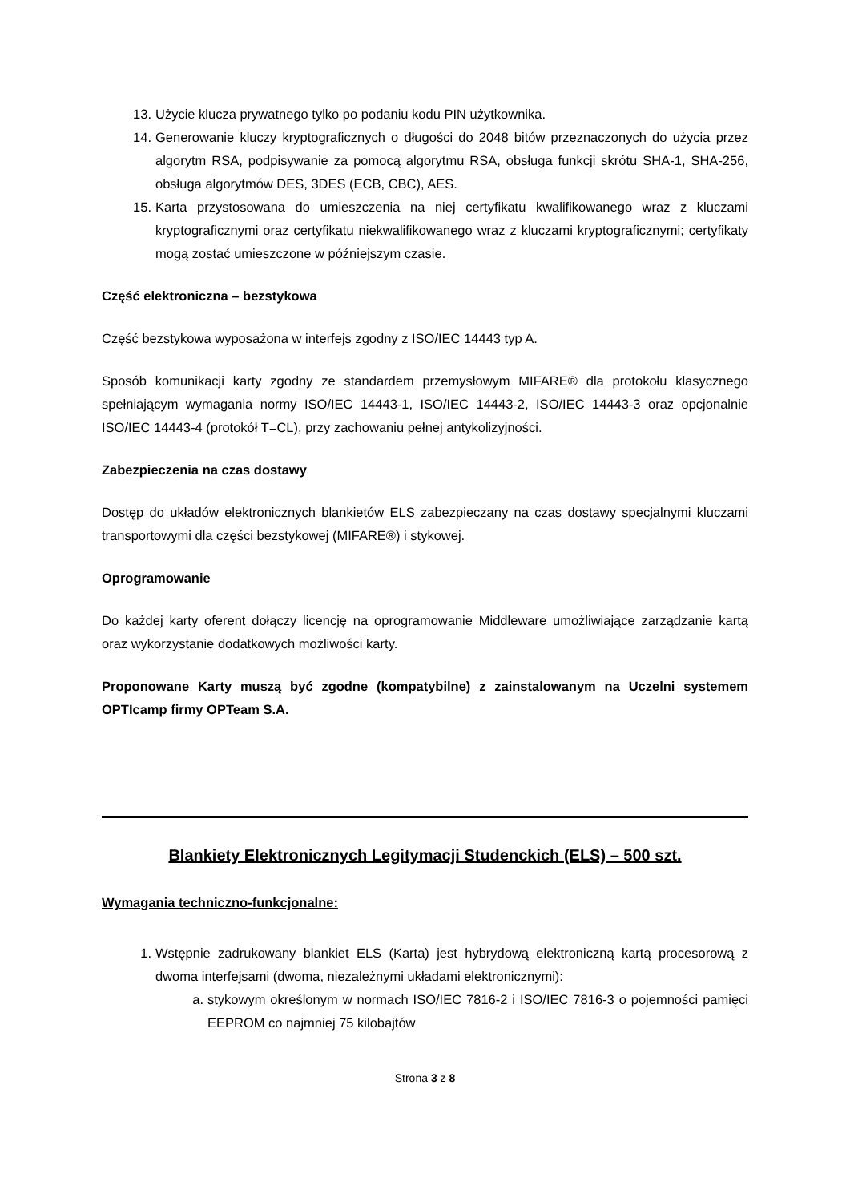13. Użycie klucza prywatnego tylko po podaniu kodu PIN użytkownika.
14. Generowanie kluczy kryptograficznych o długości do 2048 bitów przeznaczonych do użycia przez algorytm RSA, podpisywanie za pomocą algorytmu RSA, obsługa funkcji skrótu SHA-1, SHA-256, obsługa algorytmów DES, 3DES (ECB, CBC), AES.
15. Karta przystosowana do umieszczenia na niej certyfikatu kwalifikowanego wraz z kluczami kryptograficznymi oraz certyfikatu niekwalifikowanego wraz z kluczami kryptograficznymi; certyfikaty mogą zostać umieszczone w późniejszym czasie.
Część elektroniczna – bezstykowa
Część bezstykowa wyposażona w interfejs zgodny z ISO/IEC 14443 typ A.
Sposób komunikacji karty zgodny ze standardem przemysłowym MIFARE® dla protokołu klasycznego spełniającym wymagania normy ISO/IEC 14443-1, ISO/IEC 14443-2, ISO/IEC 14443-3 oraz opcjonalnie ISO/IEC 14443-4 (protokół T=CL), przy zachowaniu pełnej antykolizyjności.
Zabezpieczenia na czas dostawy
Dostęp do układów elektronicznych blankietów ELS zabezpieczany na czas dostawy specjalnymi kluczami transportowymi dla części bezstykowej (MIFARE®) i stykowej.
Oprogramowanie
Do każdej karty oferent dołączy licencję na oprogramowanie Middleware umożliwiające zarządzanie kartą oraz wykorzystanie dodatkowych możliwości karty.
Proponowane Karty muszą być zgodne (kompatybilne) z zainstalowanym na Uczelni systemem OPTIcamp firmy OPTeam S.A.
Blankiety Elektronicznych Legitymacji Studenckich (ELS) – 500 szt.
Wymagania techniczno-funkcjonalne:
1. Wstępnie zadrukowany blankiet ELS (Karta) jest hybrydową elektroniczną kartą procesorową z dwoma interfejsami (dwoma, niezależnymi układami elektronicznymi):
a. stykowym określonym w normach ISO/IEC 7816-2 i ISO/IEC 7816-3 o pojemności pamięci EEPROM co najmniej 75 kilobajtów
Strona 3 z 8